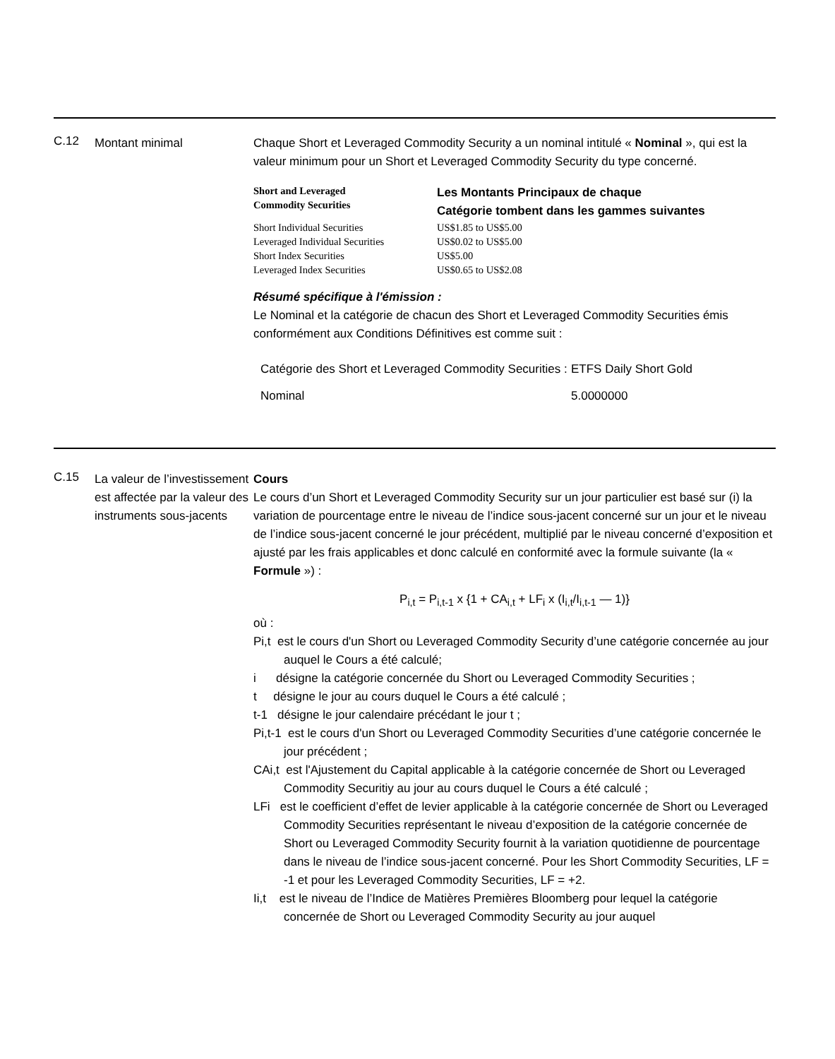C.12
Montant minimal Chaque Short et Leveraged Commodity Security a un nominal intitulé « Nominal », qui est la valeur minimum pour un Short et Leveraged Commodity Security du type concerné.
| Short and Leveraged Commodity Securities | Les Montants Principaux de chaque Catégorie tombent dans les gammes suivantes |
| --- | --- |
| Short Individual Securities | US$1.85 to US$5.00 |
| Leveraged Individual Securities | US$0.02 to US$5.00 |
| Short Index Securities | US$5.00 |
| Leveraged Index Securities | US$0.65 to US$2.08 |
Résumé spécifique à l'émission :
Le Nominal et la catégorie de chacun des Short et Leveraged Commodity Securities émis conformément aux Conditions Définitives est comme suit :
| Catégorie des Short et Leveraged Commodity Securities : | ETFS Daily Short Gold |
| Nominal | 5.0000000 |
C.15
La valeur de l’investissement est affectée par la valeur des instruments sous-jacents
Cours
Le cours d’un Short et Leveraged Commodity Security sur un jour particulier est basé sur (i) la variation de pourcentage entre le niveau de l’indice sous-jacent concerné sur un jour et le niveau de l’indice sous-jacent concerné le jour précédent, multiplié par le niveau concerné d’exposition et ajusté par les frais applicables et donc calculé en conformité avec la formule suivante (la « Formule ») :
P<sub>i,t</sub> = P<sub>i,t-1</sub> x {1 + CA<sub>i,t</sub> + LF<sub>i</sub> x (I<sub>i,t</sub>/I<sub>i,t-1</sub> — 1)}
où :
Pi,t est le cours d'un Short ou Leveraged Commodity Security d’une catégorie concernée au jour auquel le Cours a été calculé;
i désigne la catégorie concernée du Short ou Leveraged Commodity Securities ;
t désigne le jour au cours duquel le Cours a été calculé ;
t-1 désigne le jour calendaire précédant le jour t ;
Pi,t-1 est le cours d'un Short ou Leveraged Commodity Securities d’une catégorie concernée le jour précédent ;
CAi,t est l'Ajustement du Capital applicable à la catégorie concernée de Short ou Leveraged Commodity Securitiy au jour au cours duquel le Cours a été calculé ;
LFi est le coefficient d’effet de levier applicable à la catégorie concernée de Short ou Leveraged Commodity Securities représentant le niveau d’exposition de la catégorie concernée de Short ou Leveraged Commodity Security fournit à la variation quotidienne de pourcentage dans le niveau de l’indice sous-jacent concerné. Pour les Short Commodity Securities, LF = -1 et pour les Leveraged Commodity Securities, LF = +2.
Ii,t est le niveau de l’Indice de Matières Premières Bloomberg pour lequel la catégorie concernée de Short ou Leveraged Commodity Security au jour auquel